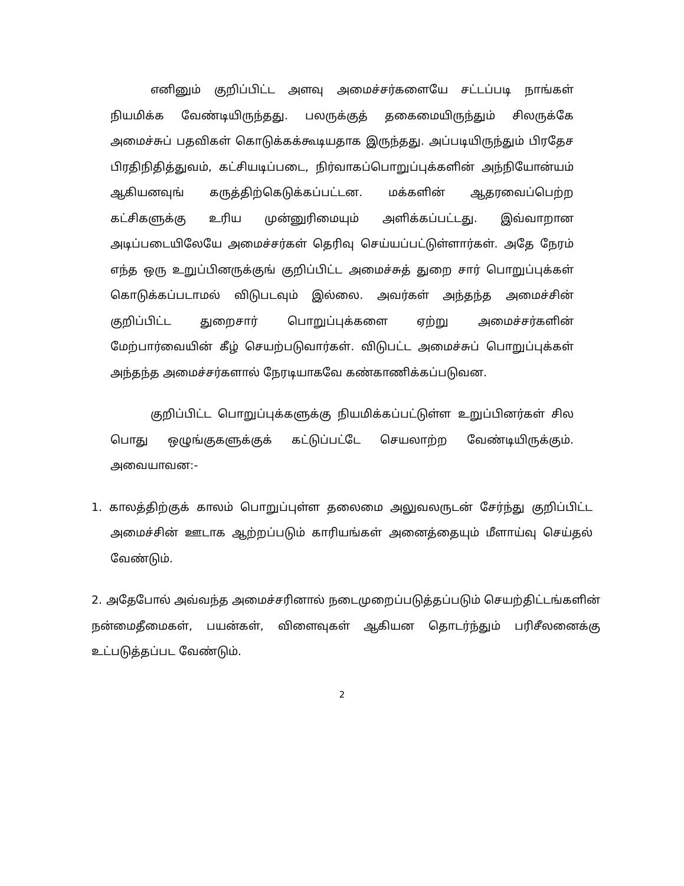எனினும் குறிப்பிட்ட அளவு அமைச்சர்களையே சட்டப்படி நாங்கள் நியமிக்க வேண்டியிருந்தது. பலருக்குத் தகைமையிருந்தும் சிலருக்கே அமைச்சுப் பதவிகள் கொடுக்கக்கூடியதாக இருந்தது. அப்படியிருந்தும் பிரதேச பிரதிநிதித்துவம், கட்சியடிப்படை, நிர்வாகப்பொறுப்புக்களின் அந்நியோன்யம் ஆகியனவுங் கருத்திற்கெடுக்கப்பட்டன. மக்களின் ஆதரவைப்பெற்ற கட்சிகளுக்கு உரிய முன்னுரிமையும் அளிக்கப்பட்டது. இவ்வாறான அடிப்படையிலேயே அமைச்சர்கள் தெரிவு செய்யப்பட்டுள்ளார்கள். அதே நேரம் எந்த ஒரு உறுப்பினருக்குங் குறிப்பிட்ட அமைச்சுத் துறை சார் பொறுப்புக்கள் கொடுக்கப்படாமல் விடுபடவும் இல்லை. அவர்கள் அந்தந்த அமைச்சின் குறிப்பிட்ட துறைசார் பொறுப்புக்களை ஏற்று அமைச்சர்களின் மேற்பார்வையின் கீழ் செயற்படுவார்கள். விடுபட்ட அமைச்சுப் பொறுப்புக்கள் அந்தந்த அமைச்சர்களால் நேரடியாகவே கண்காணிக்கப்படுவன.
குறிப்பிட்ட பொறுப்புக்களுக்கு நியமிக்கப்பட்டுள்ள உறுப்பினர்கள் சில பொது ஒழுங்குகளுக்குக் கட்டுப்பட்டே செயலாற்ற வேண்டியிருக்கும். அவையாவன:-
1. காலத்திற்குக் காலம் பொறுப்புள்ள தலைமை அலுவலருடன் சேர்ந்து குறிப்பிட்ட அமைச்சின் ஊடாக ஆற்றப்படும் காரியங்கள் அனைத்தையும் மீளாய்வு செய்தல் வேண்டும்.
2. அதேபோல் அவ்வந்த அமைச்சரினால் நடைமுறைப்படுத்தப்படும் செயற்திட்டங்களின் நன்மைதீமைகள், பயன்கள், விளைவுகள் ஆகியன தொடர்ந்தும் பரிசீலனைக்கு உட்படுத்தப்பட வேண்டும்.
2